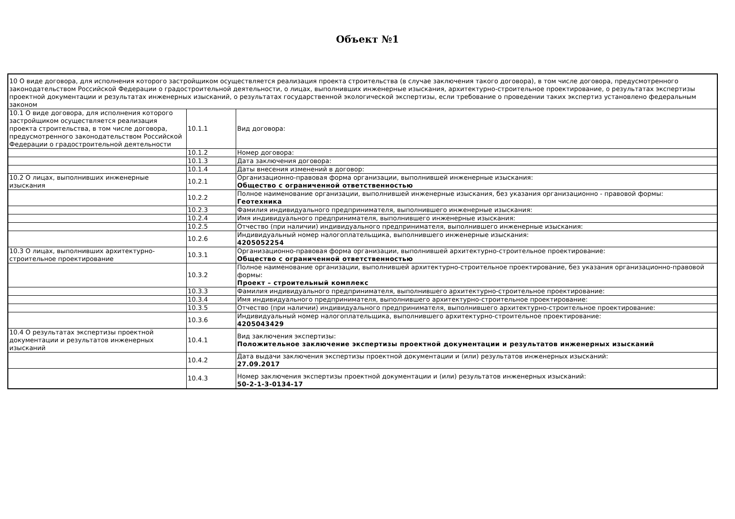Объект №1
| 10 О виде договора, для исполнения которого застройщиком осуществляется реализация проекта строительства (в случае заключения такого договора), в том числе договора, предусмотренного законодательством Российской Федерации о градостроительной деятельности, о лицах, выполнивших инженерные изыскания, архитектурно-строительное проектирование, о результатах экспертизы проектной документации и результатах инженерных изысканий, о результатах государственной экологической экспертизы, если требование о проведении таких экспертиз установлено федеральным законом | | |
| 10.1 О виде договора, для исполнения которого застройщиком осуществляется реализация проекта строительства, в том числе договора, предусмотренного законодательством Российской Федерации о градостроительной деятельности | 10.1.1 | Вид договора: |
| | 10.1.2 | Номер договора: |
| | 10.1.3 | Дата заключения договора: |
| | 10.1.4 | Даты внесения изменений в договор: |
| 10.2 О лицах, выполнивших инженерные изыскания | 10.2.1 | Организационно-правовая форма организации, выполнившей инженерные изыскания: Общество с ограниченной ответственностью |
| | 10.2.2 | Полное наименование организации, выполнившей инженерные изыскания, без указания организационно - правовой формы: Геотехника |
| | 10.2.3 | Фамилия индивидуального предпринимателя, выполнившего инженерные изыскания: |
| | 10.2.4 | Имя индивидуального предпринимателя, выполнившего инженерные изыскания: |
| | 10.2.5 | Отчество (при наличии) индивидуального предпринимателя, выполнившего инженерные изыскания: |
| | 10.2.6 | Индивидуальный номер налогоплательщика, выполнившего инженерные изыскания: 4205052254 |
| 10.3 О лицах, выполнивших архитектурно-строительное проектирование | 10.3.1 | Организационно-правовая форма организации, выполнившей архитектурно-строительное проектирование: Общество с ограниченной ответственностью |
| | 10.3.2 | Полное наименование организации, выполнившей архитектурно-строительное проектирование, без указания организационно-правовой формы: Проект – строительный комплекс |
| | 10.3.3 | Фамилия индивидуального предпринимателя, выполнившего архитектурно-строительное проектирование: |
| | 10.3.4 | Имя индивидуального предпринимателя, выполнившего архитектурно-строительное проектирование: |
| | 10.3.5 | Отчество (при наличии) индивидуального предпринимателя, выполнившего архитектурно-строительное проектирование: |
| | 10.3.6 | Индивидуальный номер налогоплательщика, выполнившего архитектурно-строительное проектирование: 4205043429 |
| 10.4 О результатах экспертизы проектной документации и результатов инженерных изысканий | 10.4.1 | Вид заключения экспертизы: Положительное заключение экспертизы проектной документации и результатов инженерных изысканий |
| | 10.4.2 | Дата выдачи заключения экспертизы проектной документации и (или) результатов инженерных изысканий: 27.09.2017 |
| | 10.4.3 | Номер заключения экспертизы проектной документации и (или) результатов инженерных изысканий: 50-2-1-3-0134-17 |